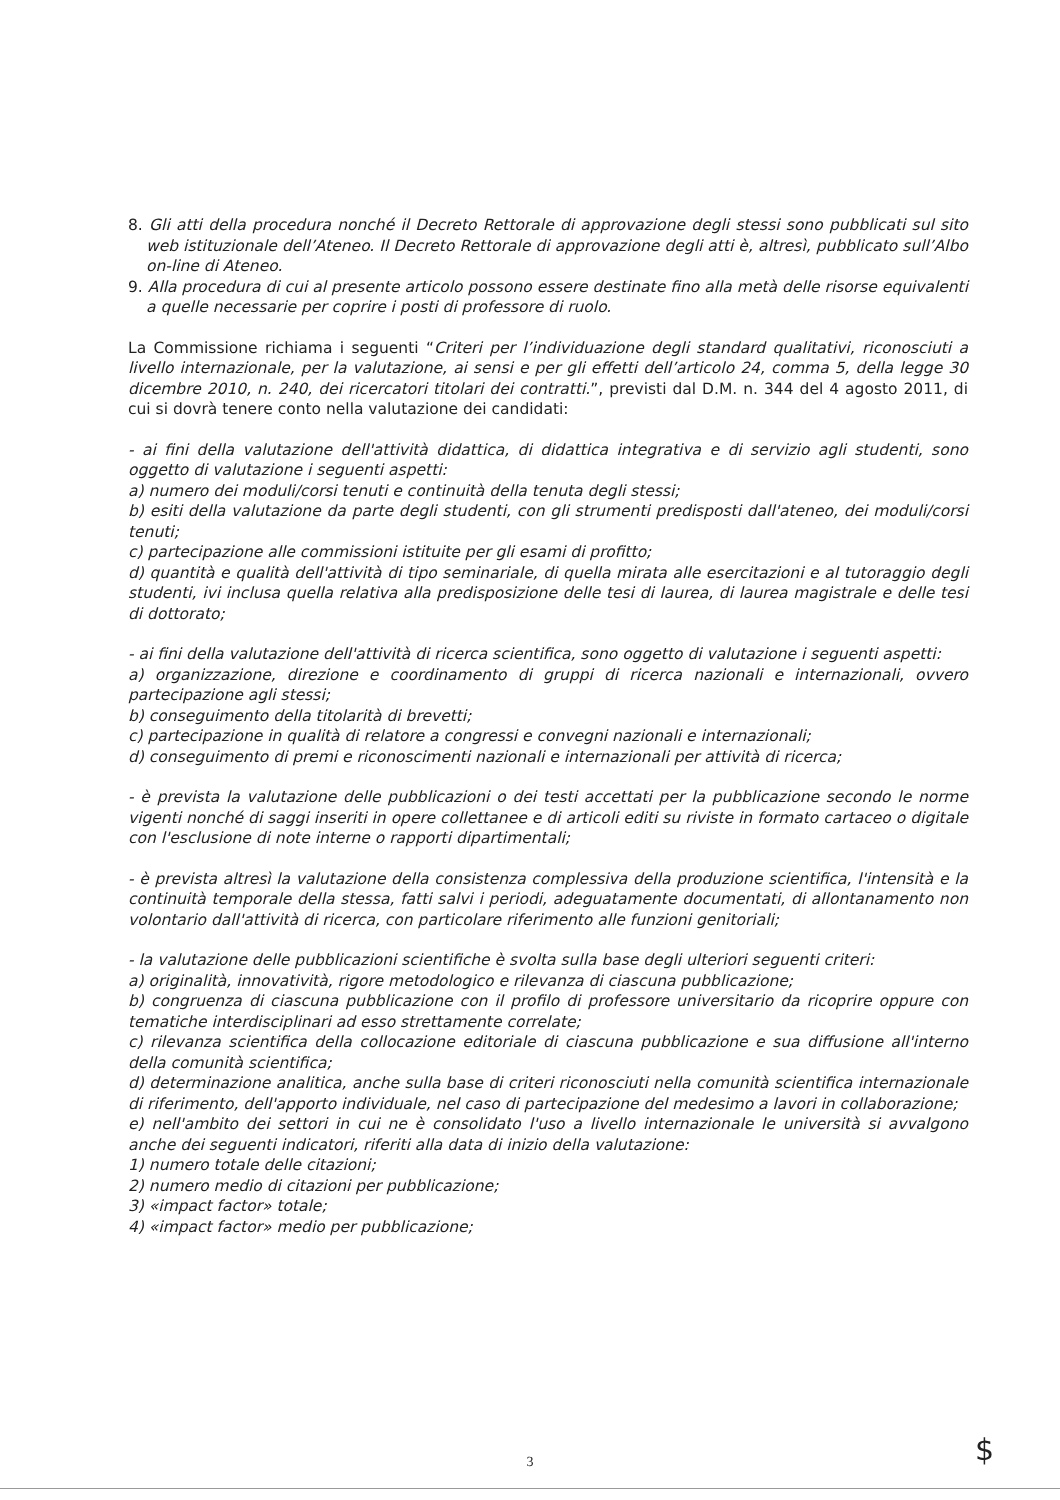8. Gli atti della procedura nonché il Decreto Rettorale di approvazione degli stessi sono pubblicati sul sito web istituzionale dell’Ateneo. Il Decreto Rettorale di approvazione degli atti è, altresì, pubblicato sull’Albo on-line di Ateneo.
9. Alla procedura di cui al presente articolo possono essere destinate fino alla metà delle risorse equivalenti a quelle necessarie per coprire i posti di professore di ruolo.
La Commissione richiama i seguenti “Criteri per l’individuazione degli standard qualitativi, riconosciuti a livello internazionale, per la valutazione, ai sensi e per gli effetti dell’articolo 24, comma 5, della legge 30 dicembre 2010, n. 240, dei ricercatori titolari dei contratti.”, previsti dal D.M. n. 344 del 4 agosto 2011, di cui si dovrà tenere conto nella valutazione dei candidati:
- ai fini della valutazione dell'attività didattica, di didattica integrativa e di servizio agli studenti, sono oggetto di valutazione i seguenti aspetti:
a) numero dei moduli/corsi tenuti e continuità della tenuta degli stessi;
b) esiti della valutazione da parte degli studenti, con gli strumenti predisposti dall'ateneo, dei moduli/corsi tenuti;
c) partecipazione alle commissioni istituite per gli esami di profitto;
d) quantità e qualità dell'attività di tipo seminariale, di quella mirata alle esercitazioni e al tutoraggio degli studenti, ivi inclusa quella relativa alla predisposizione delle tesi di laurea, di laurea magistrale e delle tesi di dottorato;
- ai fini della valutazione dell'attività di ricerca scientifica, sono oggetto di valutazione i seguenti aspetti:
a) organizzazione, direzione e coordinamento di gruppi di ricerca nazionali e internazionali, ovvero partecipazione agli stessi;
b) conseguimento della titolarità di brevetti;
c) partecipazione in qualità di relatore a congressi e convegni nazionali e internazionali;
d) conseguimento di premi e riconoscimenti nazionali e internazionali per attività di ricerca;
- è prevista la valutazione delle pubblicazioni o dei testi accettati per la pubblicazione secondo le norme vigenti nonché di saggi inseriti in opere collettanee e di articoli editi su riviste in formato cartaceo o digitale con l'esclusione di note interne o rapporti dipartimentali;
- è prevista altresì la valutazione della consistenza complessiva della produzione scientifica, l'intensità e la continuità temporale della stessa, fatti salvi i periodi, adeguatamente documentati, di allontanamento non volontario dall'attività di ricerca, con particolare riferimento alle funzioni genitoriali;
- la valutazione delle pubblicazioni scientifiche è svolta sulla base degli ulteriori seguenti criteri:
a) originalità, innovatività, rigore metodologico e rilevanza di ciascuna pubblicazione;
b) congruenza di ciascuna pubblicazione con il profilo di professore universitario da ricoprire oppure con tematiche interdisciplinari ad esso strettamente correlate;
c) rilevanza scientifica della collocazione editoriale di ciascuna pubblicazione e sua diffusione all'interno della comunità scientifica;
d) determinazione analitica, anche sulla base di criteri riconosciuti nella comunità scientifica internazionale di riferimento, dell'apporto individuale, nel caso di partecipazione del medesimo a lavori in collaborazione;
e) nell'ambito dei settori in cui ne è consolidato l'uso a livello internazionale le università si avvalgono anche dei seguenti indicatori, riferiti alla data di inizio della valutazione:
1) numero totale delle citazioni;
2) numero medio di citazioni per pubblicazione;
3) «impact factor» totale;
4) «impact factor» medio per pubblicazione;
3 $